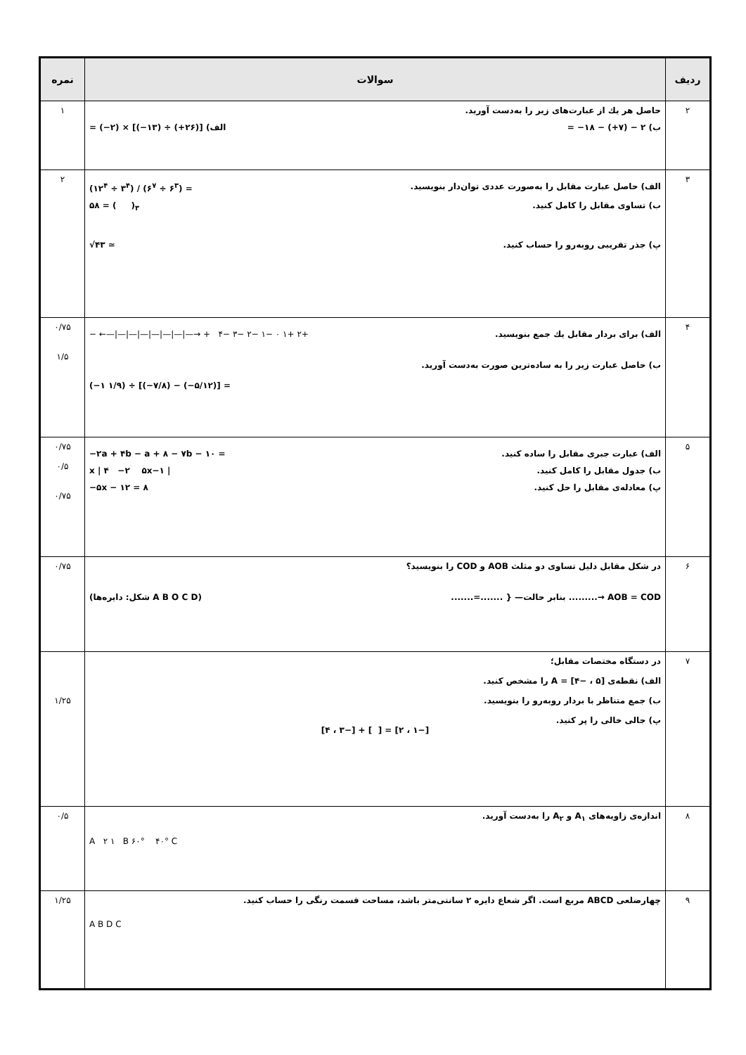| ردیف | سوالات | نمره |
| --- | --- | --- |
| ۲ | حاصل هر یك از عبارت‌های زیر را به‌دست آورید. ب) ۲ − (۷+) − ۱۸− = الف) [(۲۶+) ÷ (۱۳−)] × (۲−) = | ۱ |
| ۳ | الف) حاصل عبارت مقابل را به‌صورت عددی توان‌دار بنویسید. (۱۲<sup>۴</sup> ÷ ۳<sup>۴</sup>) / (۶<sup>۷</sup> ÷ ۶<sup>۳</sup>) = ب) تساوی مقابل را کامل کنید. ۵۸ = ( )<sub>۳</sub> پ) جذر تقریبی روبه‌رو را حساب کنید. √۴۳ ≃ | ۲ |
| ۴ | الف) برای بردار مقابل یك جمع بنویسید. − ←—/—/—/—/—/—/—/—→ + ۴− ۳− ۲− ۱− ۰ ۱+ ۲+ ب) حاصل عبارت زیر را به ساده‌ترین صورت به‌دست آورید. (−۱ ۱/۹) ÷ [(−۷/۸) − (−۵/۱۲)] = | ۰/۷۵ ۱/۵ |
| ۵ | الف) عبارت جبری مقابل را ساده کنید. −۲a + ۴b − a + ۸ − ۷b − ۱۰ = ب) جدول مقابل را کامل کنید. x / ۴ −۲ ۵x−۱ / پ) معادله‌ی مقابل را حل کنید. −۵x − ۱۲ = ۸ | ۰/۷۵ ۰/۵ ۰/۷۵ |
| ۶ | در شکل مقابل دلیل تساوی دو مثلث AOB و COD را بنویسید؟ (شکل: دایره‌ها A B O C D) .......=....... } —بنابر حالت .........→ AOB = COD | ۰/۷۵ |
| ۷ | در دستگاه مختصات مقابل؛ الف) نقطه‌ی A = [۴− ، ۵] را مشخص کنید. ب) جمع متناظر با بردار روبه‌رو را بنویسید. پ) جالی خالی را پر کنید. [۴ ، ۳−] + [ ] = [۲ ، ۱−] | ۱/۲۵ |
| ۸ | اندازه‌ی زاویه‌های A<sub>۱</sub> و A<sub>۲</sub> را به‌دست آورید. A ۲ ۱ B ۶۰° ۴۰° C | ۰/۵ |
| ۹ | چهارضلعی ABCD مربع است. اگر شعاع دایره ۲ سانتی‌متر باشد، مساحت قسمت رنگی را حساب کنید. A B D C | ۱/۲۵ |